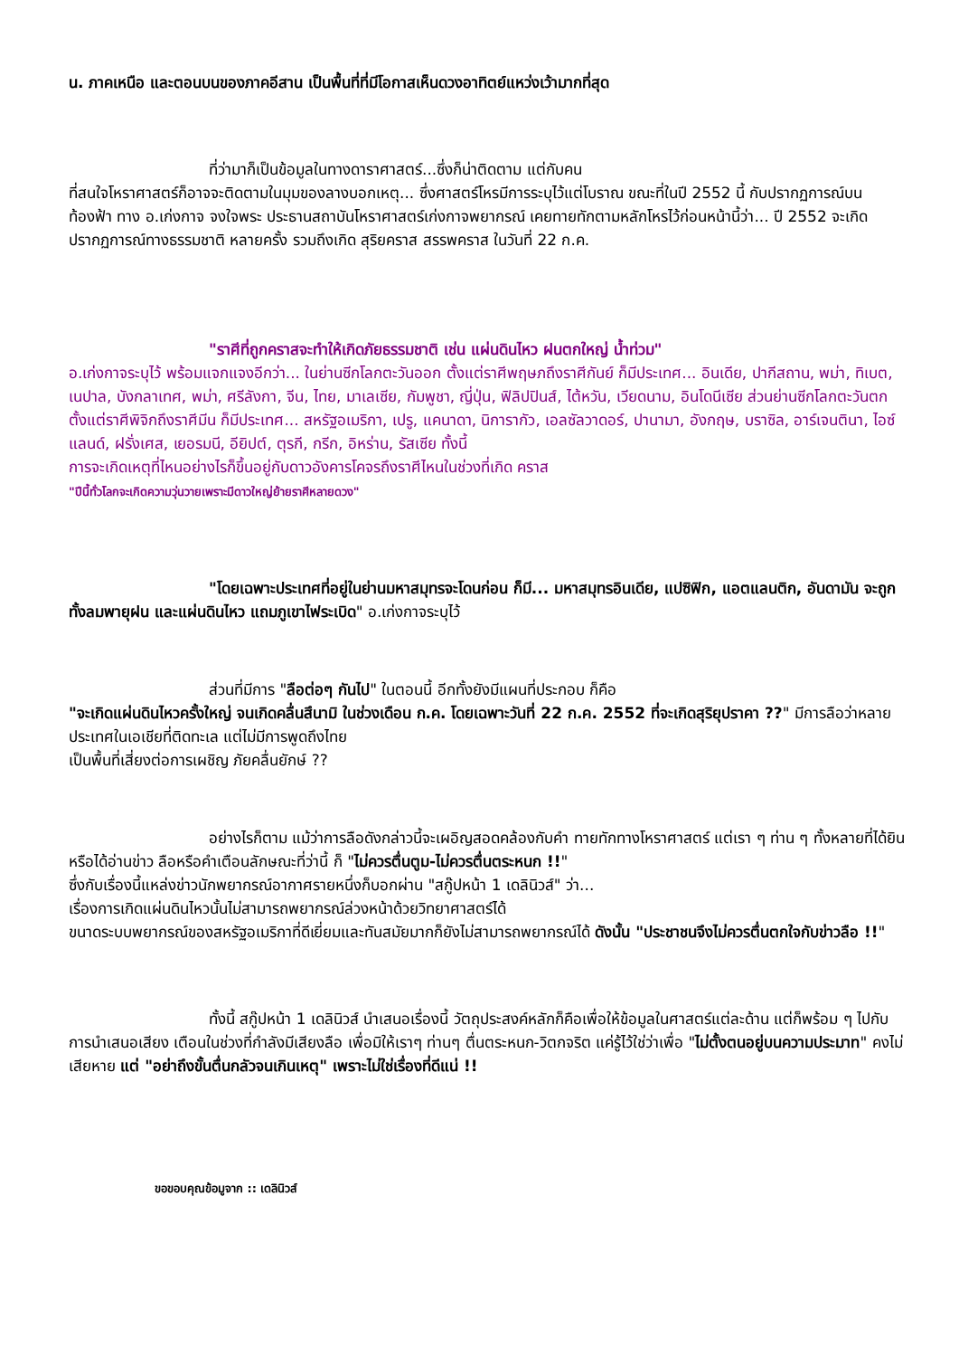น. ภาคเหนือ และตอนบนของภาคอีสาน เป็นพื้นที่ที่มีโอกาสเห็นดวงอาทิตย์แหว่งเว้ามากที่สุด
ที่ว่ามาก็เป็นข้อมูลในทางดาราศาสตร์...ซึ่งก็น่าติดตาม แต่กับคน
ที่สนใจโหราศาสตร์ก็อาจจะติดตามในมุมของลางบอกเหตุ... ซึ่งศาสตร์โหรมีการระบุไว้แต่โบราณ ขณะที่ในปี 2552 นี้ กับปรากฏการณ์บนท้องฟ้า ทาง อ.เก่งกาจ จงใจพระ ประธานสถาบันโหราศาสตร์เก่งกาจพยากรณ์ เคยทายทักตามหลักโหรไว้ก่อนหน้านี้ว่า... ปี 2552 จะเกิดปรากฏการณ์ทางธรรมชาติ หลายครั้ง รวมถึงเกิด สุริยคราส สรรพคราส ในวันที่ 22 ก.ค.
"ราศีที่ถูกคราสจะทำให้เกิดภัยธรรมชาติ เช่น แผ่นดินไหว ฝนตกใหญ่ น้ำท่วม"
อ.เก่งกาจระบุไว้ พร้อมแจกแจงอีกว่า... ในย่านซีกโลกตะวันออก ตั้งแต่ราศีพฤษภถึงราศีกันย์ ก็มีประเทศ... อินเดีย, ปากีสถาน, พม่า, ทิเบต, เนปาล, บังกลาเทศ, พม่า, ศรีลังกา, จีน, ไทย, มาเลเซีย, กัมพูชา, ญี่ปุ่น, ฟิลิปปินส์, ไต้หวัน, เวียดนาม, อินโดนีเซีย ส่วนย่านซีกโลกตะวันตก ตั้งแต่ราศีพิจิกถึงราศีมีน ก็มีประเทศ... สหรัฐอเมริกา, เปรู, แคนาดา, นิการากัว, เอลซัลวาดอร์, ปานามา, อังกฤษ, บราซิล, อาร์เจนตินา, ไอซ์แลนด์, ฝรั่งเศส, เยอรมนี, อียิปต์, ตุรกี, กรีก, อิหร่าน, รัสเซีย ทั้งนี้
การจะเกิดเหตุที่ไหนอย่างไรก็ขึ้นอยู่กับดาวอังคารโคจรถึงราศีไหนในช่วงที่เกิด คราส
"ปีนี้ทั่วโลกจะเกิดความวุ่นวายเพราะมีดาวใหญ่ย้ายราศีหลายดวง"
"โดยเฉพาะประเทศที่อยู่ในย่านมหาสมุทรจะโดนก่อน ก็มี... มหาสมุทรอินเดีย, แปซิฟิก, แอตแลนติก, อันดามัน จะถูกทั้งลมพายุฝน และแผ่นดินไหว แถมภูเขาไฟระเบิด" อ.เก่งกาจระบุไว้
ส่วนที่มีการ "ลือต่อๆ กันไป" ในตอนนี้ อีกทั้งยังมีแผนที่ประกอบ ก็คือ
"จะเกิดแผ่นดินไหวครั้งใหญ่ จนเกิดคลื่นสึนามิ ในช่วงเดือน ก.ค. โดยเฉพาะวันที่ 22 ก.ค. 2552 ที่จะเกิดสุริยุปราคา ??" มีการลือว่าหลายประเทศในเอเชียที่ติดทะเล แต่ไม่มีการพูดถึงไทย
เป็นพื้นที่เสี่ยงต่อการเผชิญ ภัยคลื่นยักษ์ ??
อย่างไรก็ตาม แม้ว่าการลือดังกล่าวนี้จะเผอิญสอดคล้องกับคำ ทายทักทางโหราศาสตร์ แต่เรา ๆ ท่าน ๆ ทั้งหลายที่ได้ยินหรือได้อ่านข่าว ลือหรือคำเตือนลักษณะที่ว่านี้ ก็ "ไม่ควรตื่นตูม-ไม่ควรตื่นตระหนก !!"
ซึ่งกับเรื่องนี้แหล่งข่าวนักพยากรณ์อากาศรายหนึ่งก็บอกผ่าน "สกู๊ปหน้า 1 เดลินิวส์" ว่า...
เรื่องการเกิดแผ่นดินไหวนั้นไม่สามารถพยากรณ์ล่วงหน้าด้วยวิทยาศาสตร์ได้
ขนาดระบบพยากรณ์ของสหรัฐอเมริกาที่ดีเยี่ยมและทันสมัยมากก็ยังไม่สามารถพยากรณ์ได้ ดังนั้น "ประชาชนจึงไม่ควรตื่นตกใจกับข่าวลือ !!"
ทั้งนี้ สกู๊ปหน้า 1 เดลินิวส์ นำเสนอเรื่องนี้ วัตถุประสงค์หลักก็คือเพื่อให้ข้อมูลในศาสตร์แต่ละด้าน แต่ก็พร้อม ๆ ไปกับการนำเสนอเสียง เตือนในช่วงที่กำลังมีเสียงลือ เพื่อมิให้เราๆ ท่านๆ ตื่นตระหนก-วิตกจริต แค่รู้ไว้ใช่ว่าเพื่อ "ไม่ตั้งตนอยู่บนความประมาท" คงไม่เสียหาย แต่ "อย่าถึงขั้นตื่นกลัวจนเกินเหตุ" เพราะไม่ใช่เรื่องที่ดีแน่ !!
ขอขอบคุณข้อมูจาก :: เดลินิวส์